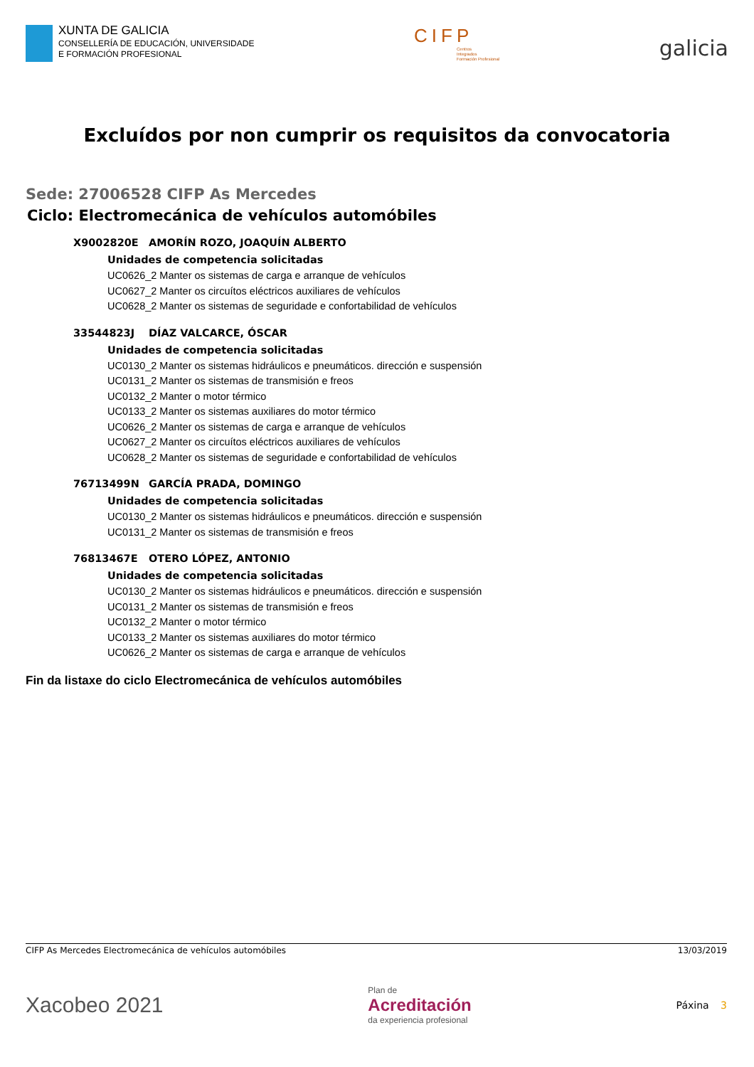XUNTA DE GALICIA
CONSELLERÍA DE EDUCACIÓN, UNIVERSIDADE
E FORMACIÓN PROFESIONAL
CIFP
Centros
Integrados
Formación Profesional
galicia
Excluídos por non cumprir os requisitos da convocatoria
Sede: 27006528 CIFP As Mercedes
Ciclo: Electromecánica de vehículos automóbiles
X9002820E AMORÍN ROZO, JOAQUÍN ALBERTO
Unidades de competencia solicitadas
UC0626_2 Manter os sistemas de carga e arranque de vehículos
UC0627_2 Manter os circuítos eléctricos auxiliares de vehículos
UC0628_2 Manter os sistemas de seguridade e confortabilidad de vehículos
33544823J DÍAZ VALCARCE, ÓSCAR
Unidades de competencia solicitadas
UC0130_2 Manter os sistemas hidráulicos e pneumáticos. dirección e suspensión
UC0131_2 Manter os sistemas de transmisión e freos
UC0132_2 Manter o motor térmico
UC0133_2 Manter os sistemas auxiliares do motor térmico
UC0626_2 Manter os sistemas de carga e arranque de vehículos
UC0627_2 Manter os circuítos eléctricos auxiliares de vehículos
UC0628_2 Manter os sistemas de seguridade e confortabilidad de vehículos
76713499N GARCÍA PRADA, DOMINGO
Unidades de competencia solicitadas
UC0130_2 Manter os sistemas hidráulicos e pneumáticos. dirección e suspensión
UC0131_2 Manter os sistemas de transmisión e freos
76813467E OTERO LÓPEZ, ANTONIO
Unidades de competencia solicitadas
UC0130_2 Manter os sistemas hidráulicos e pneumáticos. dirección e suspensión
UC0131_2 Manter os sistemas de transmisión e freos
UC0132_2 Manter o motor térmico
UC0133_2 Manter os sistemas auxiliares do motor térmico
UC0626_2 Manter os sistemas de carga e arranque de vehículos
Fin da listaxe do ciclo Electromecánica de vehículos automóbiles
CIFP As Mercedes Electromecánica de vehículos automóbiles 13/03/2019
Xacobeo 2021
Plan de
Acreditación
da experiencia profesional
Páxina 3